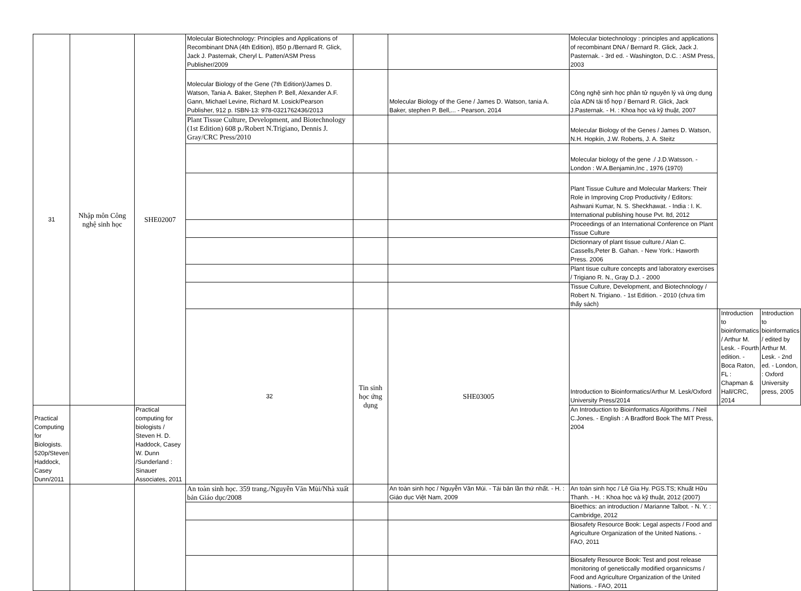| 31 | Nhập môn Công nghệ sinh học | SHE02007 | Molecular Biotechnology: Principles and Applications of Recombinant DNA (4th Edition), 850 p./Bernard R. Glick, Jack J. Pasternak, Cheryl L. Patten/ASM Press Publisher/2009 | | | Molecular biotechnology : principles and applications of recombinant DNA / Bernard R. Glick, Jack J. Pasternak. - 3rd ed. - Washington, D.C. : ASM Press, 2003 | | | |
| | | | Molecular Biology of the Gene (7th Edition)/James D. Watson, Tania A. Baker, Stephen P. Bell, Alexander A.F. Gann, Michael Levine, Richard M. Losick/Pearson Publisher, 912 p. ISBN-13: 978-0321762436/2013 | | Molecular Biology of the Gene / James D. Watson, tania A. Baker, stephen P. Bell,... - Pearson, 2014 | Công nghệ sinh học phân tử nguyên lý và ứng dụng của ADN tái tổ hợp / Bernard R. Glick, Jack J.Pasternak. - H. : Khoa học và kỹ thuật, 2007 | | | |
| | | | Plant Tissue Culture, Development, and Biotechnology (1st Edition) 608 p./Robert N.Trigiano, Dennis J. Gray/CRC Press/2010 | | | Molecular Biology of the Genes / James D. Watson, N.H. Hopkín, J.W. Roberts, J. A. Steitz | | | |
| | | | | | | Molecular biology of the gene ./ J.D.Watsson. - London : W.A.Benjamin,Inc , 1976 (1970) | | | |
| | | | | | | Plant Tissue Culture and Molecular Markers: Their Role in Improving Crop Productivity / Editors: Ashwani Kumar, N. S. Sheckhawat. - India : I. K. International publishing house Pvt. ltd, 2012 | | | |
| | | | | | | Proceedings of an International Conference on Plant Tissue Culture | | | |
| | | | | | | Dictionnary of plant tissue culture./ Alan C. Cassells,Peter B. Gahan. - New York.: Haworth Press. 2006 | | | |
| | | | | | | Plant tisue culture concepts and laboratory exercises / Trigiano R. N., Gray D.J. - 2000 | | | |
| | | | | | | Tissue Culture, Development, and Biotechnology / Robert N. Trigiano. - 1st Edition. - 2010 (chưa tìm thấy sách) | | | |
| | | | 32 | Tin sinh học ứng dụng | SHE03005 | Introduction to Bioinformatics/Arthur M. Lesk/Oxford University Press/2014 | | Introduction to bioinformatics / Arthur M. Lesk. - Fourth edition. - Boca Raton, FL : Chapman & Hall/CRC, 2014 | Introduction to bioinformatics / edited by Arthur M. Lesk. - 2nd ed. - London, : Oxford University press, 2005 |
| Practical Computing for Biologists. 520p/Steven Haddock, Casey Dunn/2011 | | Practical computing for biologists / Steven H. D. Haddock, Casey W. Dunn /Sunderland : Sinauer Associates, 2011 | | | | An Introduction to Bioinformatics Algorithms. / Neil C.Jones. - English : A Bradford Book The MIT Press, 2004 | | | |
| | | | An toàn sinh học. 359 trang./Nguyễn Văn Mùi/Nhà xuất bản Giáo dục/2008 | | An toàn sinh học / Nguyễn Văn Mùi. - Tái bản lần thứ nhất. - H. : Giáo dục Việt Nam, 2009 | An toàn sinh học / Lê Gia Hy. PGS.TS; Khuất Hữu Thanh. - H. : Khoa học và kỹ thuật, 2012 (2007) | | | |
| | | | | | | Bioethics: an introduction / Marianne Talbot. - N. Y. : Cambridge, 2012 | | | |
| | | | | | | Biosafety Resource Book: Legal aspects / Food and Agriculture Organization of the United Nations. - FAO, 2011 | | | |
| | | | | | | Biosafety Resource Book: Test and post release monitoring of geneticcally modified organnicsms / Food and Agriculture Organization of the United Nations. - FAO, 2011 | | | |